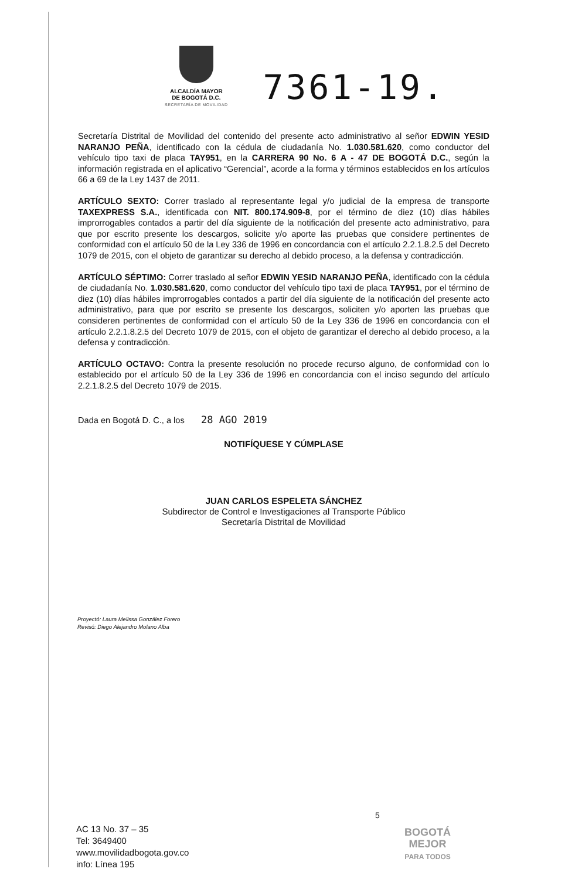ALCALDÍA MAYOR
DE BOGOTÁ D.C.
SECRETARÍA DE MOVILIDAD
7361-19.
Secretaría Distrital de Movilidad del contenido del presente acto administrativo al señor EDWIN YESID NARANJO PEÑA, identificado con la cédula de ciudadanía No. 1.030.581.620, como conductor del vehículo tipo taxi de placa TAY951, en la CARRERA 90 No. 6 A - 47 DE BOGOTÁ D.C., según la información registrada en el aplicativo “Gerencial”, acorde a la forma y términos establecidos en los artículos 66 a 69 de la Ley 1437 de 2011.
ARTÍCULO SEXTO: Correr traslado al representante legal y/o judicial de la empresa de transporte TAXEXPRESS S.A., identificada con NIT. 800.174.909-8, por el término de diez (10) días hábiles improrrogables contados a partir del día siguiente de la notificación del presente acto administrativo, para que por escrito presente los descargos, solicite y/o aporte las pruebas que considere pertinentes de conformidad con el artículo 50 de la Ley 336 de 1996 en concordancia con el artículo 2.2.1.8.2.5 del Decreto 1079 de 2015, con el objeto de garantizar su derecho al debido proceso, a la defensa y contradicción.
ARTÍCULO SÉPTIMO: Correr traslado al señor EDWIN YESID NARANJO PEÑA, identificado con la cédula de ciudadanía No. 1.030.581.620, como conductor del vehículo tipo taxi de placa TAY951, por el término de diez (10) días hábiles improrrogables contados a partir del día siguiente de la notificación del presente acto administrativo, para que por escrito se presente los descargos, soliciten y/o aporten las pruebas que consideren pertinentes de conformidad con el artículo 50 de la Ley 336 de 1996 en concordancia con el artículo 2.2.1.8.2.5 del Decreto 1079 de 2015, con el objeto de garantizar el derecho al debido proceso, a la defensa y contradicción.
ARTÍCULO OCTAVO: Contra la presente resolución no procede recurso alguno, de conformidad con lo establecido por el artículo 50 de la Ley 336 de 1996 en concordancia con el inciso segundo del artículo 2.2.1.8.2.5 del Decreto 1079 de 2015.
Dada en Bogotá D. C., a los 28 AGO 2019
NOTIFÍQUESE Y CÚMPLASE
JUAN CARLOS ESPELETA SÁNCHEZ
Subdirector de Control e Investigaciones al Transporte Público
Secretaría Distrital de Movilidad
Proyectó: Laura Melissa González Forero
Revisó: Diego Alejandro Molano Alba
5
AC 13 No. 37 – 35
Tel: 3649400
www.movilidadbogota.gov.co
info: Línea 195
BOGOTÁ
MEJOR
PARA TODOS